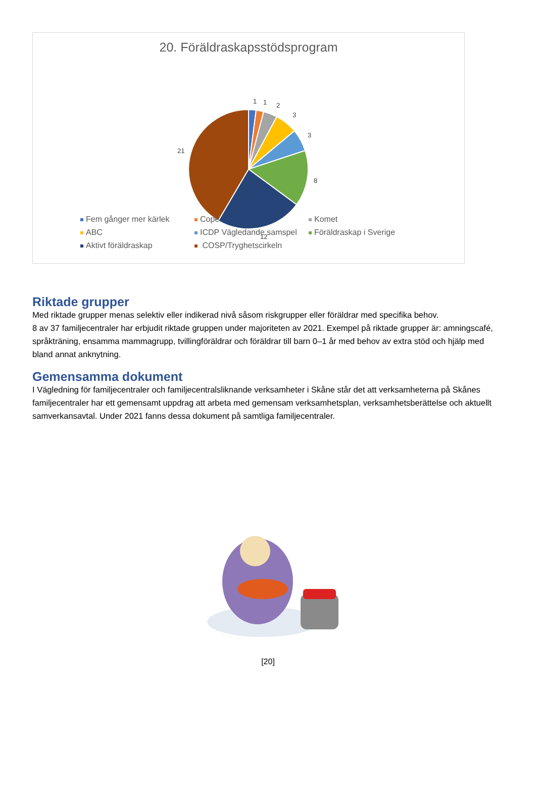20. Föräldraskapsstödsprogram
1
1
2
3
3
8
12
21
Fem gånger mer kärlek Cope Komet ABC ICDP Vägledande samspel Föräldraskap i Sverige Aktivt föräldraskap COSP/Tryghetscirkeln
Riktade grupper
Med riktade grupper menas selektiv eller indikerad nivå såsom riskgrupper eller föräldrar med specifika behov.
8 av 37 familjecentraler har erbjudit riktade gruppen under majoriteten av 2021. Exempel på riktade grupper är: amningscafé, språkträning, ensamma mammagrupp, tvillingföräldrar och föräldrar till barn 0–1 år med behov av extra stöd och hjälp med bland annat anknytning.
Gemensamma dokument
I Vägledning för familjecentraler och familjecentralsliknande verksamheter i Skåne står det att verksamheterna på Skånes familjecentraler har ett gemensamt uppdrag att arbeta med gemensam verksamhetsplan, verksamhetsberättelse och aktuellt samverkansavtal. Under 2021 fanns dessa dokument på samtliga familjecentraler.
[20]